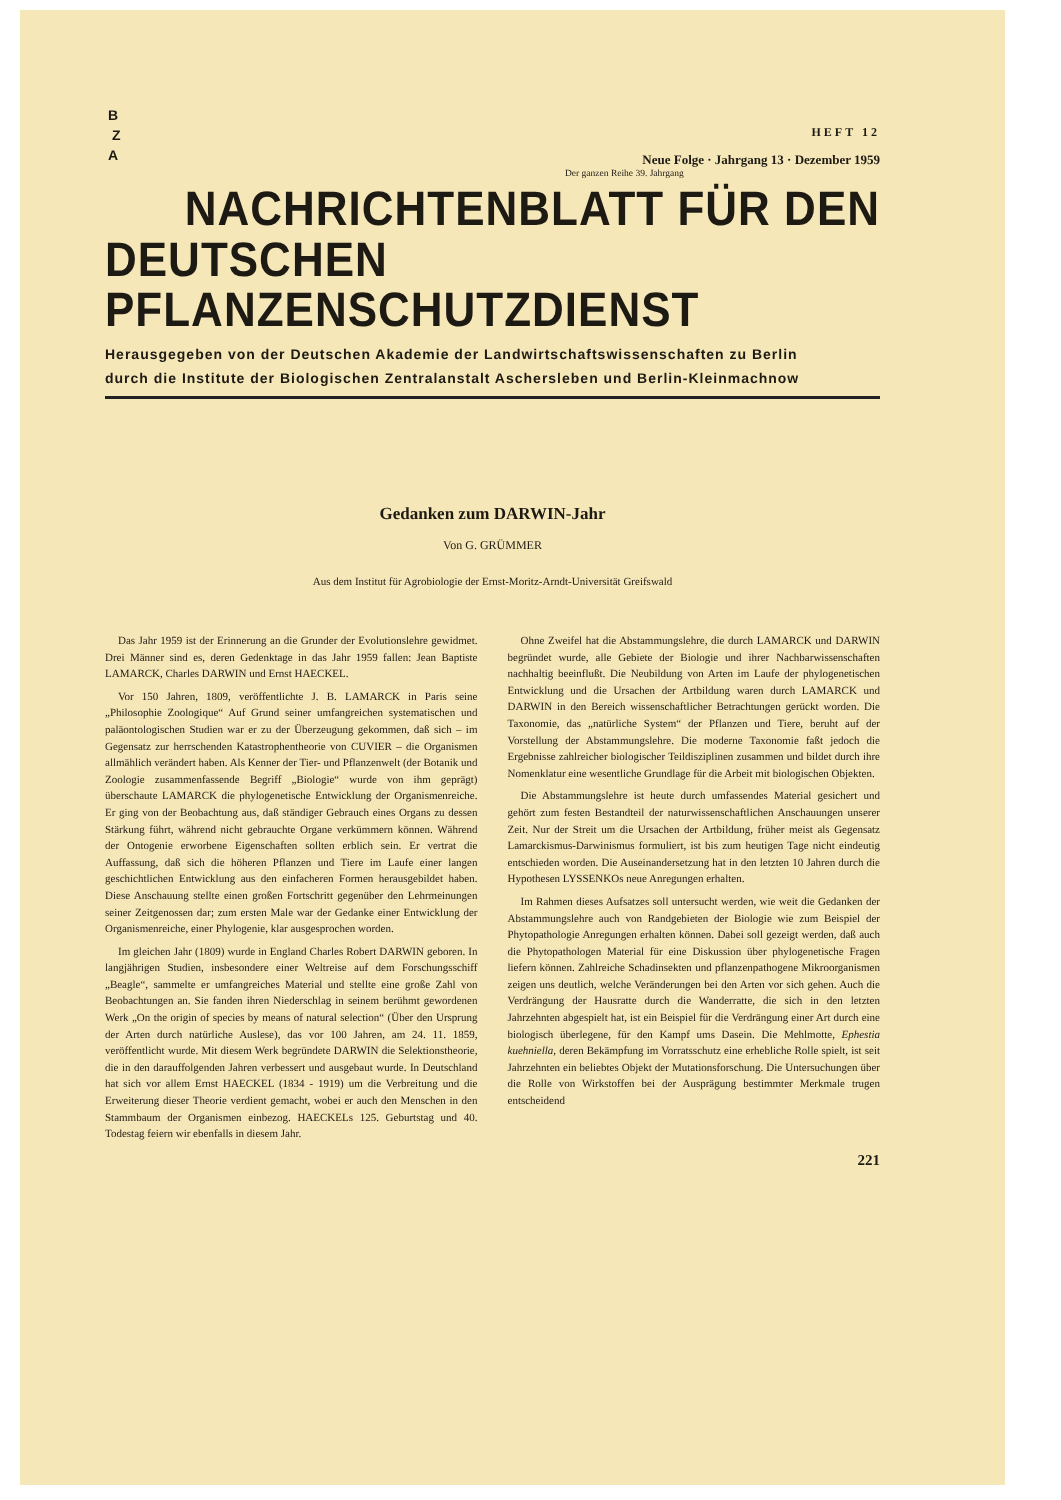B
Z
A
HEFT 12
Neue Folge · Jahrgang 13 · Dezember 1959
Der ganzen Reihe 39. Jahrgang
NACHRICHTENBLATT FÜR DEN
DEUTSCHEN PFLANZENSCHUTZDIENST
Herausgegeben von der Deutschen Akademie der Landwirtschaftswissenschaften zu Berlin
durch die Institute der Biologischen Zentralanstalt Aschersleben und Berlin-Kleinmachnow
Gedanken zum DARWIN-Jahr
Von G. GRÜMMER
Aus dem Institut für Agrobiologie der Ernst-Moritz-Arndt-Universität Greifswald
Das Jahr 1959 ist der Erinnerung an die Grunder der Evolutionslehre gewidmet. Drei Männer sind es, deren Gedenktage in das Jahr 1959 fallen: Jean Baptiste LAMARCK, Charles DARWIN und Ernst HAECKEL.
Vor 150 Jahren, 1809, veröffentlichte J. B. LAMARCK in Paris seine „Philosophie Zoologique“ Auf Grund seiner umfangreichen systematischen und paläontologischen Studien war er zu der Überzeugung gekommen, daß sich – im Gegensatz zur herrschenden Katastrophentheorie von CUVIER – die Organismen allmählich verändert haben. Als Kenner der Tier- und Pflanzenwelt (der Botanik und Zoologie zusammenfassende Begriff „Biologie“ wurde von ihm geprägt) überschaute LAMARCK die phylogenetische Entwicklung der Organismenreiche. Er ging von der Beobachtung aus, daß ständiger Gebrauch eines Organs zu dessen Stärkung führt, während nicht gebrauchte Organe verkümmern können. Während der Ontogenie erworbene Eigenschaften sollten erblich sein. Er vertrat die Auffassung, daß sich die höheren Pflanzen und Tiere im Laufe einer langen geschichtlichen Entwicklung aus den einfacheren Formen herausgebildet haben. Diese Anschauung stellte einen großen Fortschritt gegenüber den Lehrmeinungen seiner Zeitgenossen dar; zum ersten Male war der Gedanke einer Entwicklung der Organismenreiche, einer Phylogenie, klar ausgesprochen worden.
Im gleichen Jahr (1809) wurde in England Charles Robert DARWIN geboren. In langjährigen Studien, insbesondere einer Weltreise auf dem Forschungsschiff „Beagle“, sammelte er umfangreiches Material und stellte eine große Zahl von Beobachtungen an. Sie fanden ihren Niederschlag in seinem berühmt gewordenen Werk „On the origin of species by means of natural selection“ (Über den Ursprung der Arten durch natürliche Auslese), das vor 100 Jahren, am 24. 11. 1859, veröffentlicht wurde. Mit diesem Werk begründete DARWIN die Selektionstheorie, die in den darauffolgenden Jahren verbessert und ausgebaut wurde. In Deutschland hat sich vor allem Ernst HAECKEL (1834 - 1919) um die Verbreitung und die Erweiterung dieser Theorie verdient gemacht, wobei er auch den Menschen in den Stammbaum der Organismen einbezog. HAECKELs 125. Geburtstag und 40. Todestag feiern wir ebenfalls in diesem Jahr.
Ohne Zweifel hat die Abstammungslehre, die durch LAMARCK und DARWIN begründet wurde, alle Gebiete der Biologie und ihrer Nachbarwissenschaften nachhaltig beeinflußt. Die Neubildung von Arten im Laufe der phylogenetischen Entwicklung und die Ursachen der Artbildung waren durch LAMARCK und DARWIN in den Bereich wissenschaftlicher Betrachtungen gerückt worden. Die Taxonomie, das „natürliche System“ der Pflanzen und Tiere, beruht auf der Vorstellung der Abstammungslehre. Die moderne Taxonomie faßt jedoch die Ergebnisse zahlreicher biologischer Teildisziplinen zusammen und bildet durch ihre Nomenklatur eine wesentliche Grundlage für die Arbeit mit biologischen Objekten.
Die Abstammungslehre ist heute durch umfassendes Material gesichert und gehört zum festen Bestandteil der naturwissenschaftlichen Anschauungen unserer Zeit. Nur der Streit um die Ursachen der Artbildung, früher meist als Gegensatz Lamarckismus-Darwinismus formuliert, ist bis zum heutigen Tage nicht eindeutig entschieden worden. Die Auseinandersetzung hat in den letzten 10 Jahren durch die Hypothesen LYSSENKOs neue Anregungen erhalten.
Im Rahmen dieses Aufsatzes soll untersucht werden, wie weit die Gedanken der Abstammungslehre auch von Randgebieten der Biologie wie zum Beispiel der Phytopathologie Anregungen erhalten können. Dabei soll gezeigt werden, daß auch die Phytopathologen Material für eine Diskussion über phylogenetische Fragen liefern können. Zahlreiche Schadinsekten und pflanzenpathogene Mikroorganismen zeigen uns deutlich, welche Veränderungen bei den Arten vor sich gehen. Auch die Verdrängung der Hausratte durch die Wanderratte, die sich in den letzten Jahrzehnten abgespielt hat, ist ein Beispiel für die Verdrängung einer Art durch eine biologisch überlegene, für den Kampf ums Dasein. Die Mehlmotte, Ephestia kuehniella, deren Bekämpfung im Vorratsschutz eine erhebliche Rolle spielt, ist seit Jahrzehnten ein beliebtes Objekt der Mutationsforschung. Die Untersuchungen über die Rolle von Wirkstoffen bei der Ausprägung bestimmter Merkmale trugen entscheidend
221